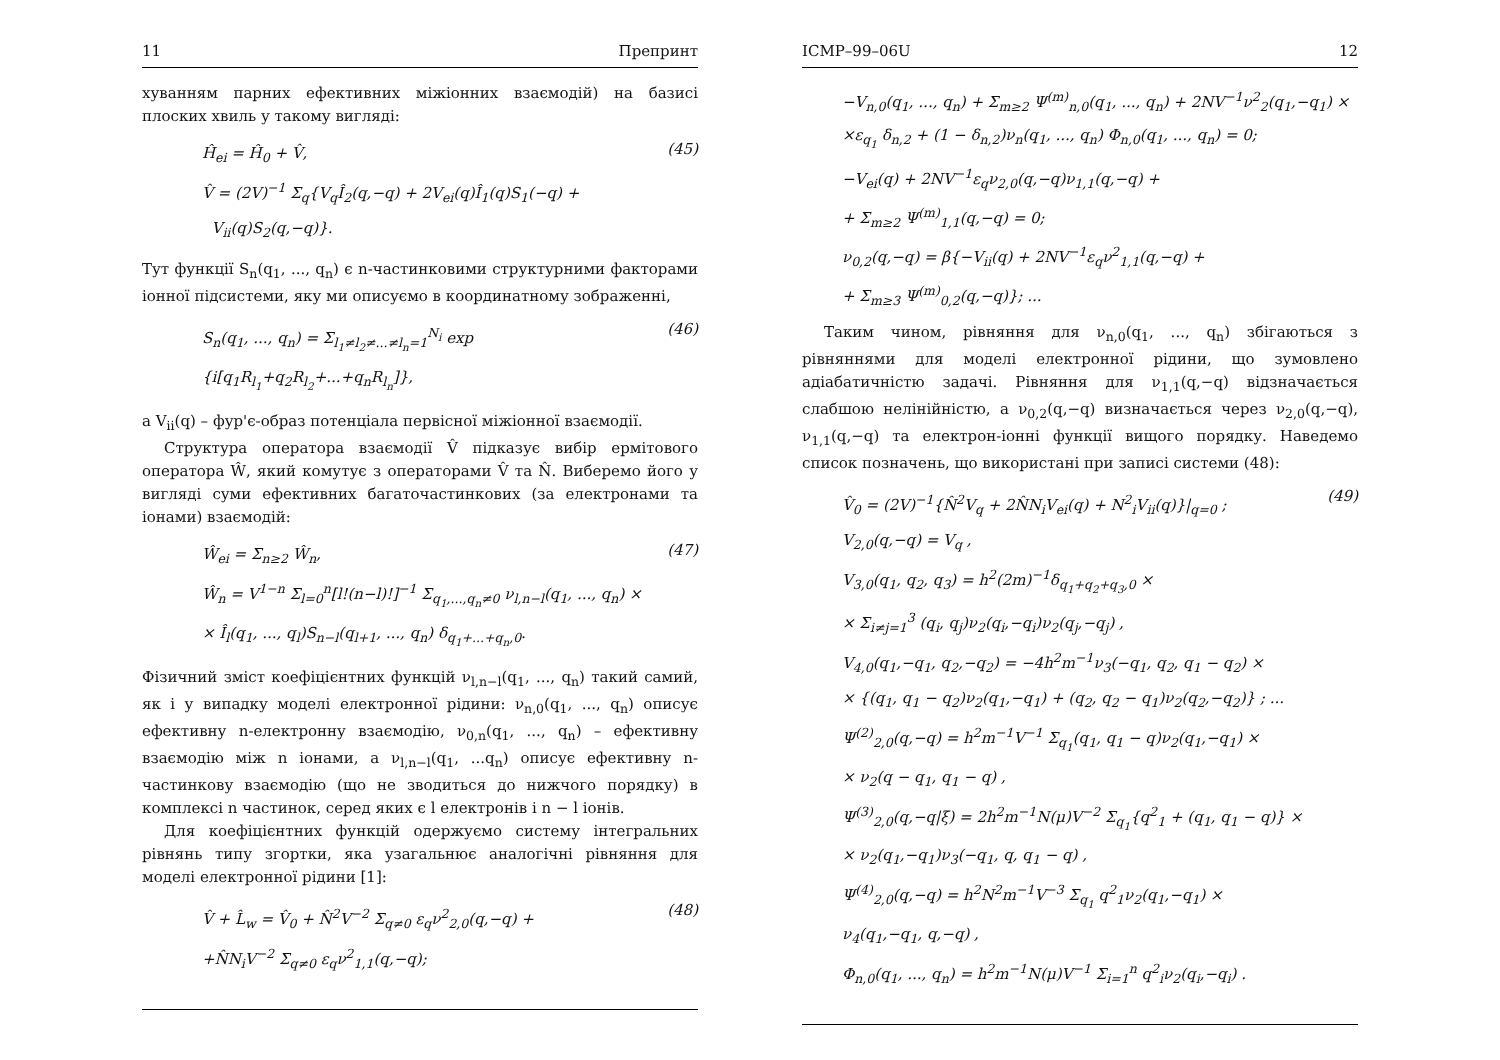11 Препринт
хуванням парних ефективних міжіонних взаємодій) на базисі плоских хвиль у такому вигляді:
Ĥ<sub>ei</sub> = Ĥ<sub>0</sub> + V̂,
V̂ = (2V)<sup>−1</sup> Σ<sub>q</sub>{V<sub>q</sub>Î<sub>2</sub>(q,−q) + 2V<sub>ei</sub>(q)Î<sub>1</sub>(q)S<sub>1</sub>(−q) +
V<sub>ii</sub>(q)S<sub>2</sub>(q,−q)}.
(45)
Тут функції S<sub>n</sub>(q<sub>1</sub>, ..., q<sub>n</sub>) є n-частинковими структурними факторами іонної підсистеми, яку ми описуємо в координатному зображенні,
S<sub>n</sub>(q<sub>1</sub>, ..., q<sub>n</sub>) = Σ<sub>l<sub>1</sub>≠l<sub>2</sub>≠...≠l<sub>n</sub>=1</sub><sup>N<sub>i</sub></sup> exp {i[q<sub>1</sub>R<sub>l<sub>1</sub></sub>+q<sub>2</sub>R<sub>l<sub>2</sub></sub>+...+q<sub>n</sub>R<sub>l<sub>n</sub></sub>]},
(46)
а V<sub>ii</sub>(q) – фур'є-образ потенціала первісної міжіонної взаємодії.
Структура оператора взаємодії V̂ підказує вибір ермітового оператора Ŵ, який комутує з операторами V̂ та N̂. Виберемо його у вигляді суми ефективних багаточастинкових (за електронами та іонами) взаємодій:
Ŵ<sub>ei</sub> = Σ<sub>n≥2</sub> Ŵ<sub>n</sub>,
Ŵ<sub>n</sub> = V<sup>1−n</sup> Σ<sub>l=0</sub><sup>n</sup>[l!(n−l)!]<sup>−1</sup> Σ<sub>q<sub>1</sub>,...,q<sub>n</sub>≠0</sub> ν<sub>l,n−l</sub>(q<sub>1</sub>, ..., q<sub>n</sub>) ×
× Î<sub>l</sub>(q<sub>1</sub>, ..., q<sub>l</sub>)S<sub>n−l</sub>(q<sub>l+1</sub>, ..., q<sub>n</sub>) δ<sub>q<sub>1</sub>+...+q<sub>n</sub>,0</sub>.
(47)
Фізичний зміст коефіцієнтних функцій ν<sub>l,n−l</sub>(q<sub>1</sub>, ..., q<sub>n</sub>) такий самий, як і у випадку моделі електронної рідини: ν<sub>n,0</sub>(q<sub>1</sub>, ..., q<sub>n</sub>) описує ефективну n-електронну взаємодію, ν<sub>0,n</sub>(q<sub>1</sub>, ..., q<sub>n</sub>) – ефективну взаємодію між n іонами, а ν<sub>l,n−l</sub>(q<sub>1</sub>, ...q<sub>n</sub>) описує ефективну n-частинкову взаємодію (що не зводиться до нижчого порядку) в комплексі n частинок, серед яких є l електронів і n − l іонів.
Для коефіцієнтних функцій одержуємо систему інтегральних рівнянь типу згортки, яка узагальнює аналогічні рівняння для моделі електронної рідини [1]:
V̂ + L̂<sub>w</sub> = V̂<sub>0</sub> + N̂<sup>2</sup>V<sup>−2</sup> Σ<sub>q≠0</sub> ε<sub>q</sub>ν<sup>2</sup><sub>2,0</sub>(q,−q) +
+N̂N<sub>i</sub>V<sup>−2</sup> Σ<sub>q≠0</sub> ε<sub>q</sub>ν<sup>2</sup><sub>1,1</sub>(q,−q);
(48)
ICMP–99–06U 12
−V<sub>n,0</sub>(q<sub>1</sub>, ..., q<sub>n</sub>) + Σ<sub>m≥2</sub> Ψ<sup>(m)</sup><sub>n,0</sub>(q<sub>1</sub>, ..., q<sub>n</sub>) + 2NV<sup>−1</sup>ν<sup>2</sup><sub>2</sub>(q<sub>1</sub>,−q<sub>1</sub>) ×
×ε<sub>q<sub>1</sub></sub> δ<sub>n,2</sub> + (1 − δ<sub>n,2</sub>)ν<sub>n</sub>(q<sub>1</sub>, ..., q<sub>n</sub>) Φ<sub>n,0</sub>(q<sub>1</sub>, ..., q<sub>n</sub>) = 0;
−V<sub>ei</sub>(q) + 2NV<sup>−1</sup>ε<sub>q</sub>ν<sub>2,0</sub>(q,−q)ν<sub>1,1</sub>(q,−q) +
+ Σ<sub>m≥2</sub> Ψ<sup>(m)</sup><sub>1,1</sub>(q,−q) = 0;
ν<sub>0,2</sub>(q,−q) = β{−V<sub>ii</sub>(q) + 2NV<sup>−1</sup>ε<sub>q</sub>ν<sup>2</sup><sub>1,1</sub>(q,−q) +
+ Σ<sub>m≥3</sub> Ψ<sup>(m)</sup><sub>0,2</sub>(q,−q)}; ...
Таким чином, рівняння для ν<sub>n,0</sub>(q<sub>1</sub>, ..., q<sub>n</sub>) збігаються з рівняннями для моделі електронної рідини, що зумовлено адіабатичністю задачі. Рівняння для ν<sub>1,1</sub>(q,−q) відзначається слабшою нелінійністю, а ν<sub>0,2</sub>(q,−q) визначається через ν<sub>2,0</sub>(q,−q), ν<sub>1,1</sub>(q,−q) та електрон-іонні функції вищого порядку. Наведемо список позначень, що використані при записі системи (48):
V̂<sub>0</sub> = (2V)<sup>−1</sup>{N̂<sup>2</sup>V<sub>q</sub> + 2N̂N<sub>i</sub>V<sub>ei</sub>(q) + N<sup>2</sup><sub>i</sub>V<sub>ii</sub>(q)}|<sub>q=0</sub> ;
V<sub>2,0</sub>(q,−q) = V<sub>q</sub> ,
V<sub>3,0</sub>(q<sub>1</sub>, q<sub>2</sub>, q<sub>3</sub>) = h<sup>2</sup>(2m)<sup>−1</sup>δ<sub>q<sub>1</sub>+q<sub>2</sub>+q<sub>3</sub>,0</sub> ×
× Σ<sub>i≠j=1</sub><sup>3</sup> (q<sub>i</sub>, q<sub>j</sub>)ν<sub>2</sub>(q<sub>i</sub>,−q<sub>i</sub>)ν<sub>2</sub>(q<sub>j</sub>,−q<sub>j</sub>) ,
V<sub>4,0</sub>(q<sub>1</sub>,−q<sub>1</sub>, q<sub>2</sub>,−q<sub>2</sub>) = −4h<sup>2</sup>m<sup>−1</sup>ν<sub>3</sub>(−q<sub>1</sub>, q<sub>2</sub>, q<sub>1</sub> − q<sub>2</sub>) ×
× {(q<sub>1</sub>, q<sub>1</sub> − q<sub>2</sub>)ν<sub>2</sub>(q<sub>1</sub>,−q<sub>1</sub>) + (q<sub>2</sub>, q<sub>2</sub> − q<sub>1</sub>)ν<sub>2</sub>(q<sub>2</sub>,−q<sub>2</sub>)} ; ...
Ψ<sup>(2)</sup><sub>2,0</sub>(q,−q) = h<sup>2</sup>m<sup>−1</sup>V<sup>−1</sup> Σ<sub>q<sub>1</sub></sub>(q<sub>1</sub>, q<sub>1</sub> − q)ν<sub>2</sub>(q<sub>1</sub>,−q<sub>1</sub>) ×
× ν<sub>2</sub>(q − q<sub>1</sub>, q<sub>1</sub> − q) ,
Ψ<sup>(3)</sup><sub>2,0</sub>(q,−q|ξ) = 2h<sup>2</sup>m<sup>−1</sup>N(μ)V<sup>−2</sup> Σ<sub>q<sub>1</sub></sub>{q<sup>2</sup><sub>1</sub> + (q<sub>1</sub>, q<sub>1</sub> − q)} ×
× ν<sub>2</sub>(q<sub>1</sub>,−q<sub>1</sub>)ν<sub>3</sub>(−q<sub>1</sub>, q, q<sub>1</sub> − q) ,
Ψ<sup>(4)</sup><sub>2,0</sub>(q,−q) = h<sup>2</sup>N<sup>2</sup>m<sup>−1</sup>V<sup>−3</sup> Σ<sub>q<sub>1</sub></sub> q<sup>2</sup><sub>1</sub>ν<sub>2</sub>(q<sub>1</sub>,−q<sub>1</sub>) ×
ν<sub>4</sub>(q<sub>1</sub>,−q<sub>1</sub>, q,−q) ,
Φ<sub>n,0</sub>(q<sub>1</sub>, ..., q<sub>n</sub>) = h<sup>2</sup>m<sup>−1</sup>N(μ)V<sup>−1</sup> Σ<sub>i=1</sub><sup>n</sup> q<sup>2</sup><sub>i</sub>ν<sub>2</sub>(q<sub>i</sub>,−q<sub>i</sub>) .
(49)